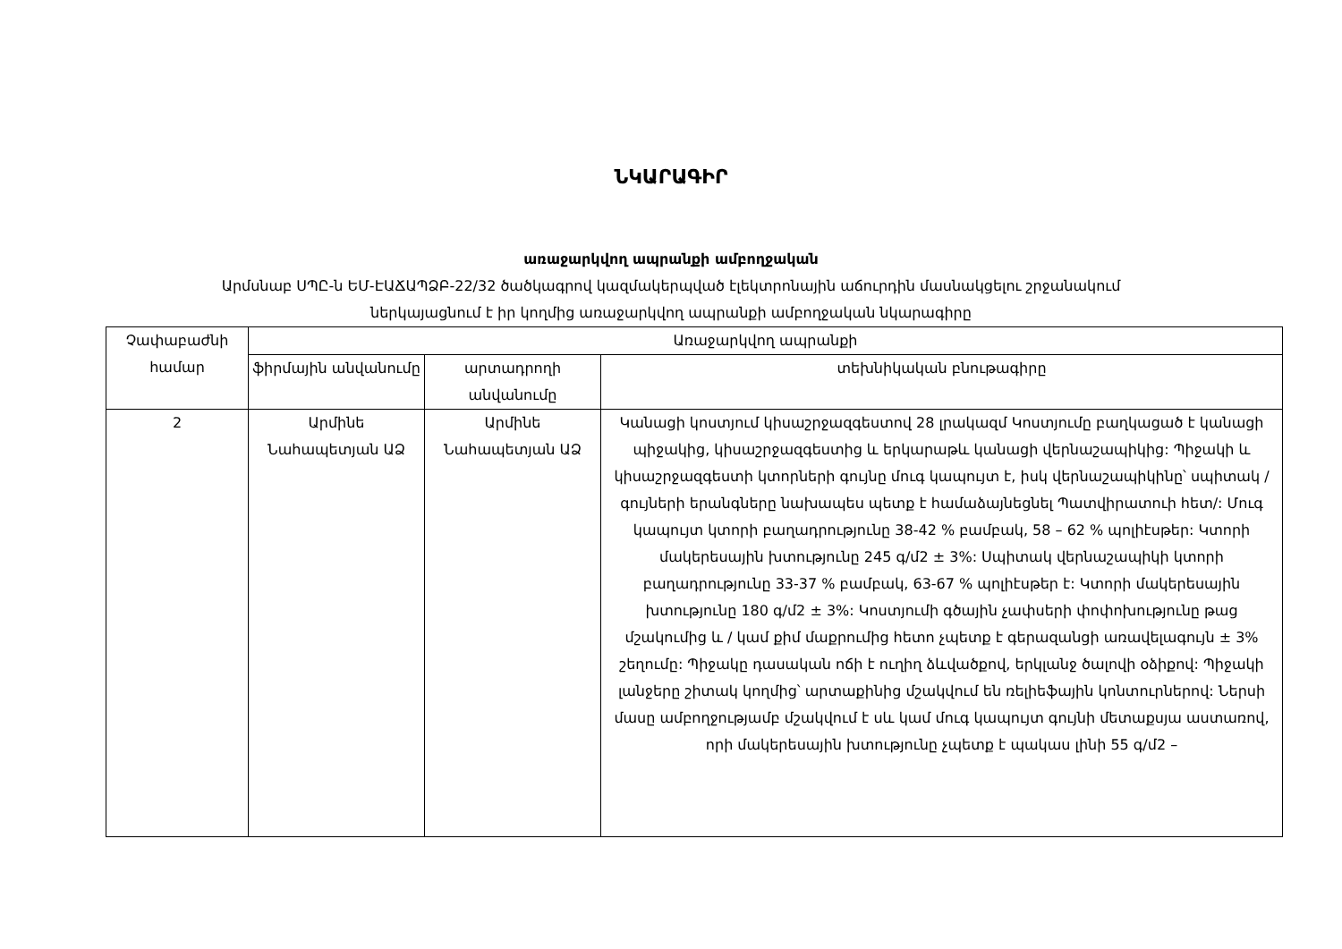ՆԿԱՐԱԳԻՐ
առաջարկվող ապրանքի ամբողջական
Արմսնաբ ՍՊԸ-ն ԵՄ-ԷԱՃԱՊՁԲ-22/32 ծածկագրով կազմակերպված էլեկտրոնային աճուրդին մասնակցելու շրջանակում
ներկայացնում է իր կողմից առաջարկվող ապրանքի ամբողջական նկարագիրը
| Չափաբաժնի համար | Առաջարկվող ապրանքի | | |
| --- | --- | --- | --- |
| | ֆիրմային անվանումը | արտադրողի անվանումը | տեխնիկական բնութագիրը |
| 2 | Արմինե Նահապետյան ԱՁ | Արմինե Նահապետյան ԱՁ | Կանացի կոստյում կիսաշրջազգեստով 28 լրակազմ Կոստյումը բաղկացած է կանացի պիջակից, կիսաշրջազգեստից և երկարաթև կանացի վերնաշապիկից: Պիջակի և կիսաշրջազգեստի կտորների գույնը մուգ կապույտ է, իսկ վերնաշապիկինը՝ սպիտակ / գույների երանգները նախապես պետք է համաձայնեցնել Պատվիրատուի հետ/: Մուգ կապույտ կտորի բաղադրությունը 38-42 % բամբակ, 58 – 62 % պոլիէսթեր: Կտորի մակերեսային խտությունը 245 գ/մ2 ± 3%: Սպիտակ վերնաշապիկի կտորի բաղադրությունը 33-37 % բամբակ, 63-67 % պոլիէսթեր է: Կտորի մակերեսային խտությունը 180 գ/մ2 ± 3%: Կոստյումի գծային չափսերի փոփոխությունը թաց մշակումից և / կամ քիմ մաքրումից հետո չպետք է գերազանցի առավելագույն ± 3% շեղումը: Պիջակը դասական ոճի է ուղիղ ձևվածքով, երկլանջ ծալովի օձիքով: Պիջակի լանջերը շիտակ կողմից՝ արտաքինից մշակվում են ռելիեֆային կոնտուրներով: Ներսի մասը ամբողջությամբ մշակվում է սև կամ մուգ կապույտ գույնի մետաքսյա աստառով, որի մակերեսային խտությունը չպետք է պակաս լինի 55 գ/մ2 – |